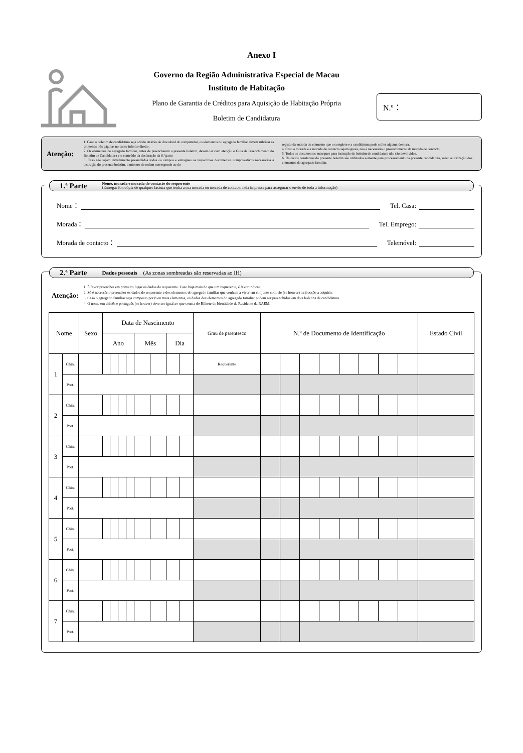Anexo I
Governo da Região Administrativa Especial de Macau
Instituto de Habitação
Plano de Garantia de Créditos para Aquisição de Habitação Própria
Boletim de Candidatura
N.º：
Atenção:
1. Caso o boletim de candidatura seja obtido através de download do computador, os elementos do agregado familiar devem rubricar as primeiras três páginas no canto inferior direito.
2. Os elementos do agregado familiar, antes de preencherem o presente boletim, devem ler com atenção o Guia de Preenchimento do Boletim de Candidatura e o conteúdo da declaração da 6.ª parte.
3. Caso não sejam devidamente preenchidos todos os campos e entregues os respectivos documentos comprovativos necessários à instrução do presente boletim, o número de ordem corresponde ao do
registo da entrada do elemento que o complete e a candidatura pode sofrer alguma demora.
4. Caso a morada e a morada de contacto sejam iguais, não é necessário o preenchimento da morada de contacto.
5. Todos os documentos entregues para instrução do boletim de candidatura não são devolvidos.
6. Os dados constantes do presente boletim são utilizados somente para processamento da presente candidatura, salvo autorização dos elementos do agregado familiar.
1.ª Parte
Nome, morada e morada de contacto do requerente
(Entregar fotocópia de qualquer factura que tenha a sua morada ou morada de contacto nela impressa para assegurar o envio de toda a informação)
Nome： Tel. Casa:
Morada： Tel. Emprego:
Morada de contacto： Telemóvel:
2.ª Parte Dados pessoais (As zonas sombreadas são reservadas ao IH)
Atenção:
1. É favor preencher em primeiro lugar os dados do requerente. Caso haja mais do que um requerente, é favor indicar.
2. Só é necessário preencher os dados do requerente e dos elementos do agregado familiar que venham a viver em conjunto com ele (se houver) na fracção a adquirir.
3. Caso o agregado familiar seja composto por 8 ou mais elementos, os dados dos elementos do agregado familiar podem ser preenchidos em dois boletins de candidatura.
4. O nome em chinês e português (se houver) deve ser igual ao que consta do Bilhete de Identidade de Residente da RAEM.
| Nome | | | Sexo | Data de Nascimento | | | | | | | | Grau de parentesco | N.º de Documento de Identificação | | | | | | | | Estado Civil |
| --- | --- | --- | --- | --- | --- | --- | --- | --- | --- | --- | --- | --- | --- | --- | --- | --- | --- | --- | --- | --- | --- |
| | | | | Ano | | | | Mês | | Dia | | | | | | | | | | | |
| 1 | Chin. | | | | | | | | | | | Requerente | | | | | | | | | |
| | Port. | | | | | | | | | | | | | | | | | | | | |
| 2 | Chin. | | | | | | | | | | | | | | | | | | | | |
| | Port. | | | | | | | | | | | | | | | | | | | | |
| 3 | Chin. | | | | | | | | | | | | | | | | | | | | |
| | Port. | | | | | | | | | | | | | | | | | | | | |
| 4 | Chin. | | | | | | | | | | | | | | | | | | | | |
| | Port. | | | | | | | | | | | | | | | | | | | | |
| 5 | Chin. | | | | | | | | | | | | | | | | | | | | |
| | Port. | | | | | | | | | | | | | | | | | | | | |
| 6 | Chin. | | | | | | | | | | | | | | | | | | | | |
| | Port. | | | | | | | | | | | | | | | | | | | | |
| 7 | Chin. | | | | | | | | | | | | | | | | | | | | |
| | Port. | | | | | | | | | | | | | | | | | | | | |